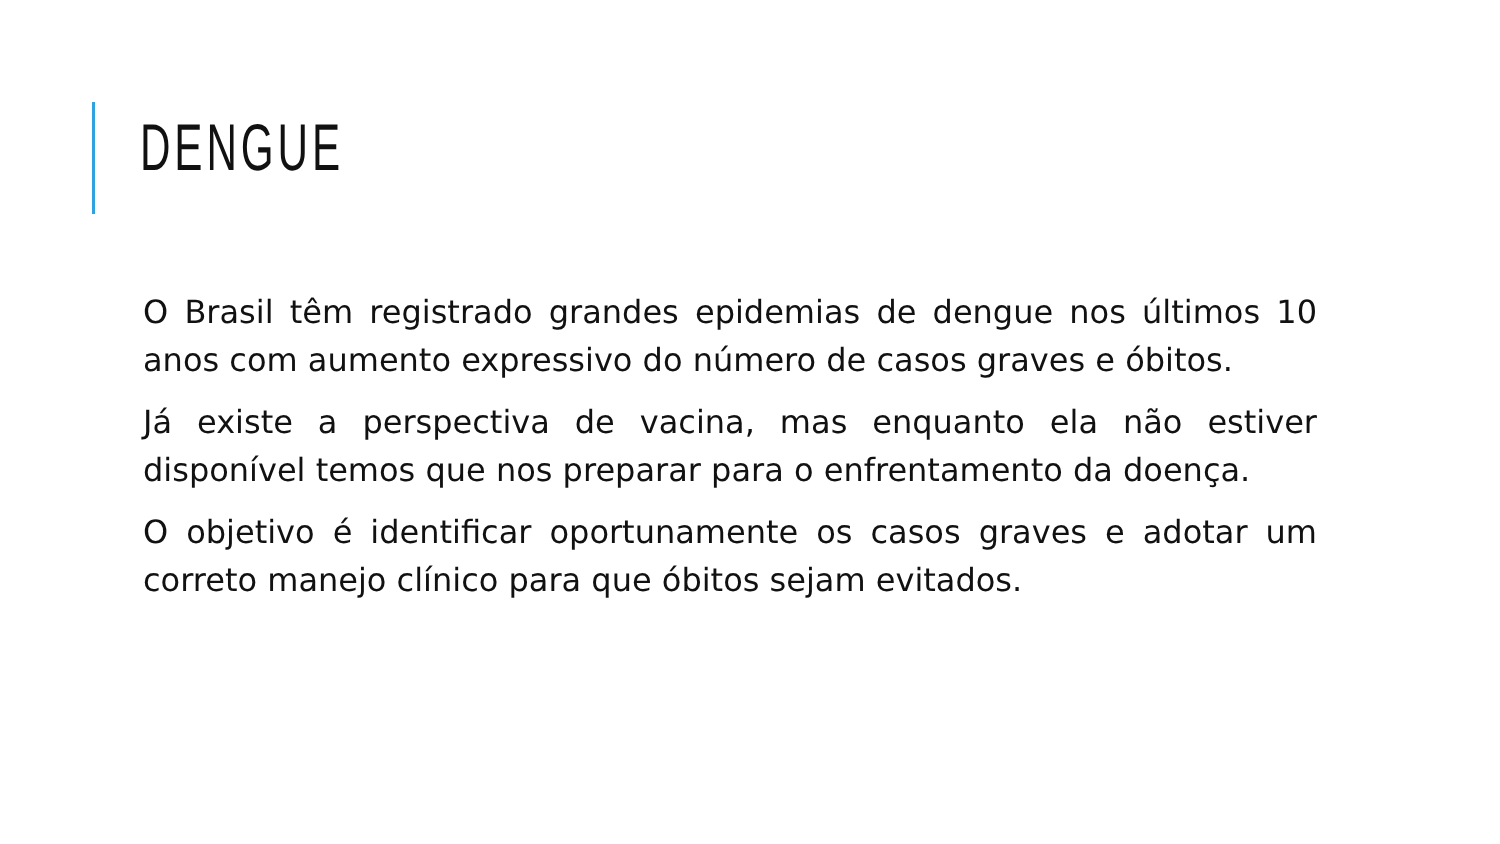DENGUE
O Brasil têm registrado grandes epidemias de dengue nos últimos 10 anos com aumento expressivo do número de casos graves e óbitos.
Já existe a perspectiva de vacina, mas enquanto ela não estiver disponível temos que nos preparar para o enfrentamento da doença.
O objetivo é identificar oportunamente os casos graves e adotar um correto manejo clínico para que óbitos sejam evitados.